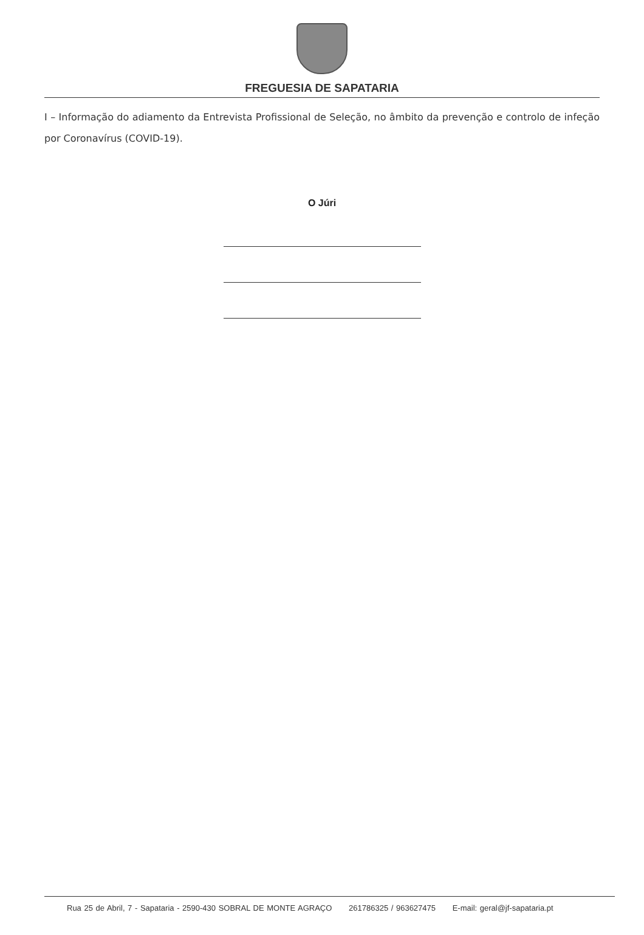FREGUESIA DE SAPATARIA
I – Informação do adiamento da Entrevista Profissional de Seleção, no âmbito da prevenção e controlo de infeção por Coronavírus (COVID-19).
O Júri
Rua 25 de Abril, 7 - Sapataria - 2590-430 SOBRAL DE MONTE AGRAÇO 261786325 / 963627475 E-mail: geral@jf-sapataria.pt